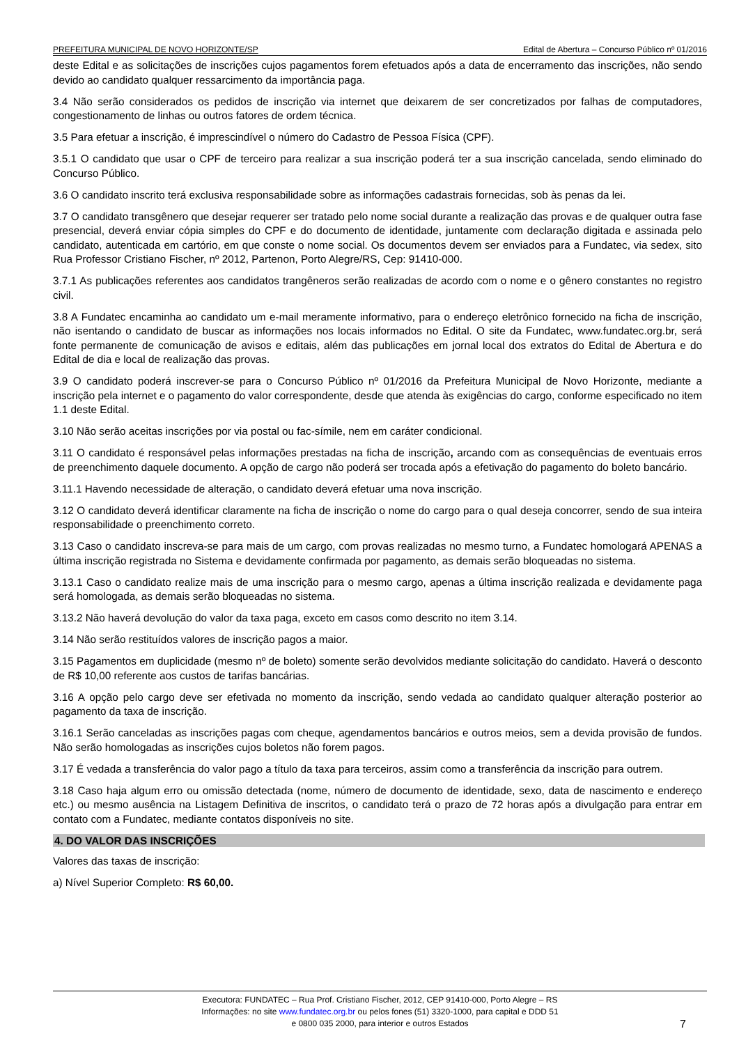PREFEITURA MUNICIPAL DE NOVO HORIZONTE/SP Edital de Abertura – Concurso Público nº 01/2016
deste Edital e as solicitações de inscrições cujos pagamentos forem efetuados após a data de encerramento das inscrições, não sendo devido ao candidato qualquer ressarcimento da importância paga.
3.4 Não serão considerados os pedidos de inscrição via internet que deixarem de ser concretizados por falhas de computadores, congestionamento de linhas ou outros fatores de ordem técnica.
3.5 Para efetuar a inscrição, é imprescindível o número do Cadastro de Pessoa Física (CPF).
3.5.1 O candidato que usar o CPF de terceiro para realizar a sua inscrição poderá ter a sua inscrição cancelada, sendo eliminado do Concurso Público.
3.6 O candidato inscrito terá exclusiva responsabilidade sobre as informações cadastrais fornecidas, sob às penas da lei.
3.7 O candidato transgênero que desejar requerer ser tratado pelo nome social durante a realização das provas e de qualquer outra fase presencial, deverá enviar cópia simples do CPF e do documento de identidade, juntamente com declaração digitada e assinada pelo candidato, autenticada em cartório, em que conste o nome social. Os documentos devem ser enviados para a Fundatec, via sedex, sito Rua Professor Cristiano Fischer, nº 2012, Partenon, Porto Alegre/RS, Cep: 91410-000.
3.7.1 As publicações referentes aos candidatos trangêneros serão realizadas de acordo com o nome e o gênero constantes no registro civil.
3.8 A Fundatec encaminha ao candidato um e-mail meramente informativo, para o endereço eletrônico fornecido na ficha de inscrição, não isentando o candidato de buscar as informações nos locais informados no Edital. O site da Fundatec, www.fundatec.org.br, será fonte permanente de comunicação de avisos e editais, além das publicações em jornal local dos extratos do Edital de Abertura e do Edital de dia e local de realização das provas.
3.9 O candidato poderá inscrever-se para o Concurso Público nº 01/2016 da Prefeitura Municipal de Novo Horizonte, mediante a inscrição pela internet e o pagamento do valor correspondente, desde que atenda às exigências do cargo, conforme especificado no item 1.1 deste Edital.
3.10 Não serão aceitas inscrições por via postal ou fac-símile, nem em caráter condicional.
3.11 O candidato é responsável pelas informações prestadas na ficha de inscrição, arcando com as consequências de eventuais erros de preenchimento daquele documento. A opção de cargo não poderá ser trocada após a efetivação do pagamento do boleto bancário.
3.11.1 Havendo necessidade de alteração, o candidato deverá efetuar uma nova inscrição.
3.12 O candidato deverá identificar claramente na ficha de inscrição o nome do cargo para o qual deseja concorrer, sendo de sua inteira responsabilidade o preenchimento correto.
3.13 Caso o candidato inscreva-se para mais de um cargo, com provas realizadas no mesmo turno, a Fundatec homologará APENAS a última inscrição registrada no Sistema e devidamente confirmada por pagamento, as demais serão bloqueadas no sistema.
3.13.1 Caso o candidato realize mais de uma inscrição para o mesmo cargo, apenas a última inscrição realizada e devidamente paga será homologada, as demais serão bloqueadas no sistema.
3.13.2 Não haverá devolução do valor da taxa paga, exceto em casos como descrito no item 3.14.
3.14 Não serão restituídos valores de inscrição pagos a maior.
3.15 Pagamentos em duplicidade (mesmo nº de boleto) somente serão devolvidos mediante solicitação do candidato. Haverá o desconto de R$ 10,00 referente aos custos de tarifas bancárias.
3.16 A opção pelo cargo deve ser efetivada no momento da inscrição, sendo vedada ao candidato qualquer alteração posterior ao pagamento da taxa de inscrição.
3.16.1 Serão canceladas as inscrições pagas com cheque, agendamentos bancários e outros meios, sem a devida provisão de fundos. Não serão homologadas as inscrições cujos boletos não forem pagos.
3.17 É vedada a transferência do valor pago a título da taxa para terceiros, assim como a transferência da inscrição para outrem.
3.18 Caso haja algum erro ou omissão detectada (nome, número de documento de identidade, sexo, data de nascimento e endereço etc.) ou mesmo ausência na Listagem Definitiva de inscritos, o candidato terá o prazo de 72 horas após a divulgação para entrar em contato com a Fundatec, mediante contatos disponíveis no site.
4. DO VALOR DAS INSCRIÇÕES
Valores das taxas de inscrição:
a) Nível Superior Completo: R$ 60,00.
Executora: FUNDATEC – Rua Prof. Cristiano Fischer, 2012, CEP 91410-000, Porto Alegre – RS
Informações: no site www.fundatec.org.br ou pelos fones (51) 3320-1000, para capital e DDD 51
e 0800 035 2000, para interior e outros Estados
7